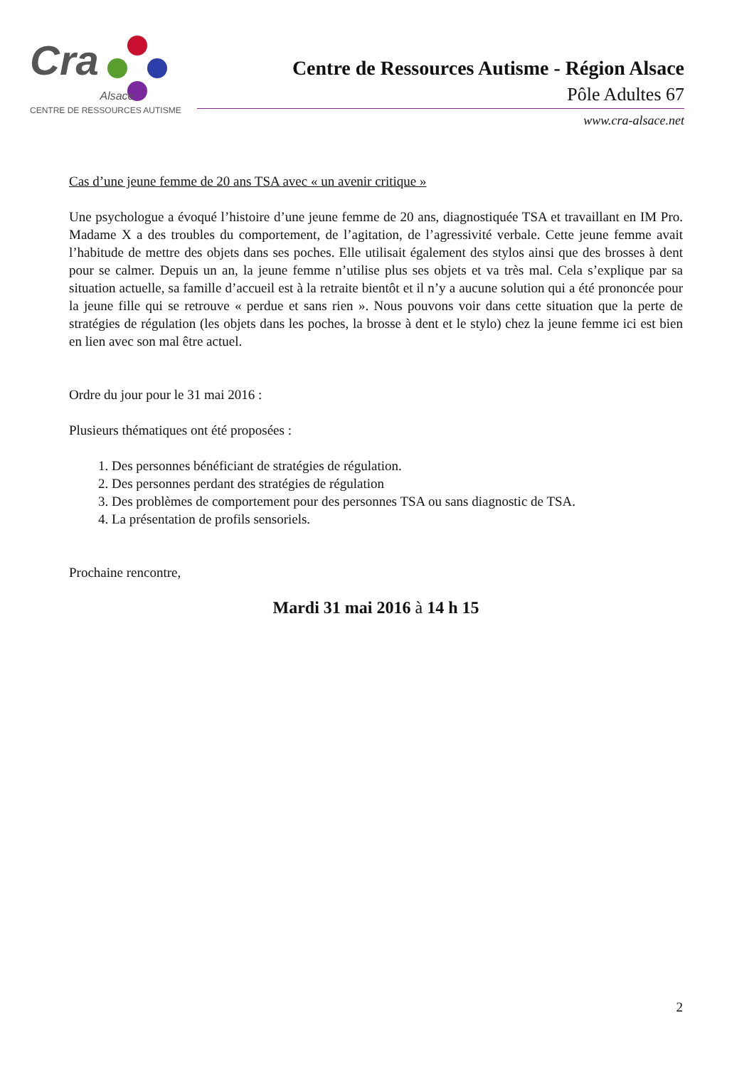Cra
Alsace
CENTRE DE RESSOURCES AUTISME
Centre de Ressources Autisme - Région Alsace
Pôle Adultes 67
www.cra-alsace.net
Cas d’une jeune femme de 20 ans TSA avec « un avenir critique »
Une psychologue a évoqué l’histoire d’une jeune femme de 20 ans, diagnostiquée TSA et travaillant en IM Pro. Madame X a des troubles du comportement, de l’agitation, de l’agressivité verbale. Cette jeune femme avait l’habitude de mettre des objets dans ses poches. Elle utilisait également des stylos ainsi que des brosses à dent pour se calmer. Depuis un an, la jeune femme n’utilise plus ses objets et va très mal. Cela s’explique par sa situation actuelle, sa famille d’accueil est à la retraite bientôt et il n’y a aucune solution qui a été prononcée pour la jeune fille qui se retrouve « perdue et sans rien ». Nous pouvons voir dans cette situation que la perte de stratégies de régulation (les objets dans les poches, la brosse à dent et le stylo) chez la jeune femme ici est bien en lien avec son mal être actuel.
Ordre du jour pour le 31 mai 2016 :
Plusieurs thématiques ont été proposées :
1. Des personnes bénéficiant de stratégies de régulation.
2. Des personnes perdant des stratégies de régulation
3. Des problèmes de comportement pour des personnes TSA ou sans diagnostic de TSA.
4. La présentation de profils sensoriels.
Prochaine rencontre,
Mardi 31 mai 2016 à 14 h 15
2